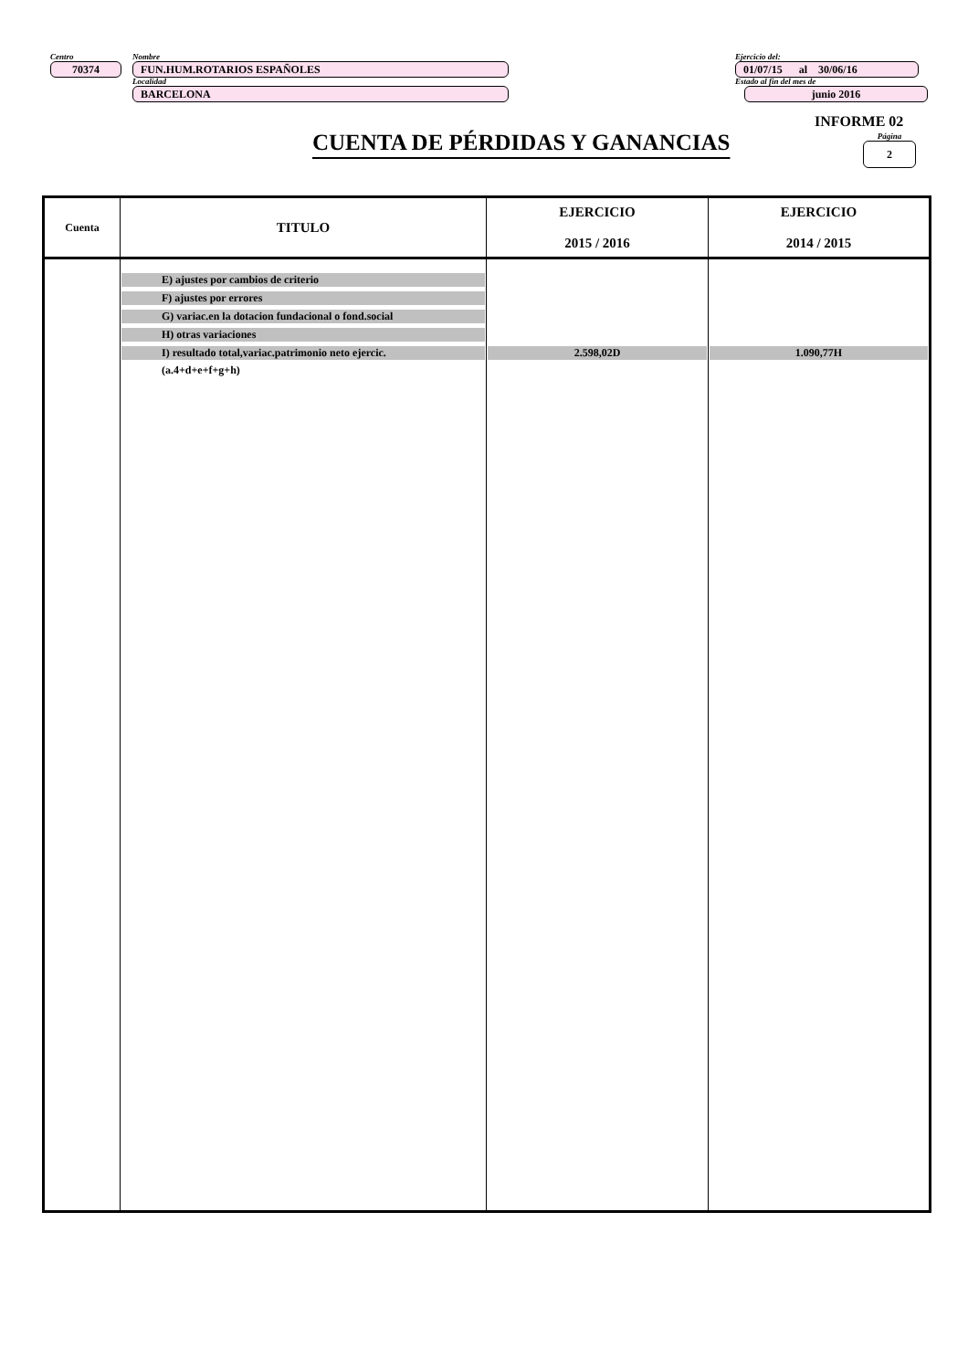Centro
70374
Nombre
FUN.HUM.ROTARIOS ESPAÑOLES
Localidad
BARCELONA
Ejercicio del:
01/07/15 al 30/06/16
Estado al fin del mes de
junio 2016
INFORME 02
Página
2
CUENTA DE PÉRDIDAS Y GANANCIAS
| Cuenta | TITULO | EJERCICIO 2015 / 2016 | EJERCICIO 2014 / 2015 |
| --- | --- | --- | --- |
| | E) ajustes por cambios de criterio F) ajustes por errores G) variac.en la dotacion fundacional o fond.social H) otras variaciones I) resultado total,variac.patrimonio neto ejercic. (a.4+d+e+f+g+h) | 2.598,02D | 1.090,77H |